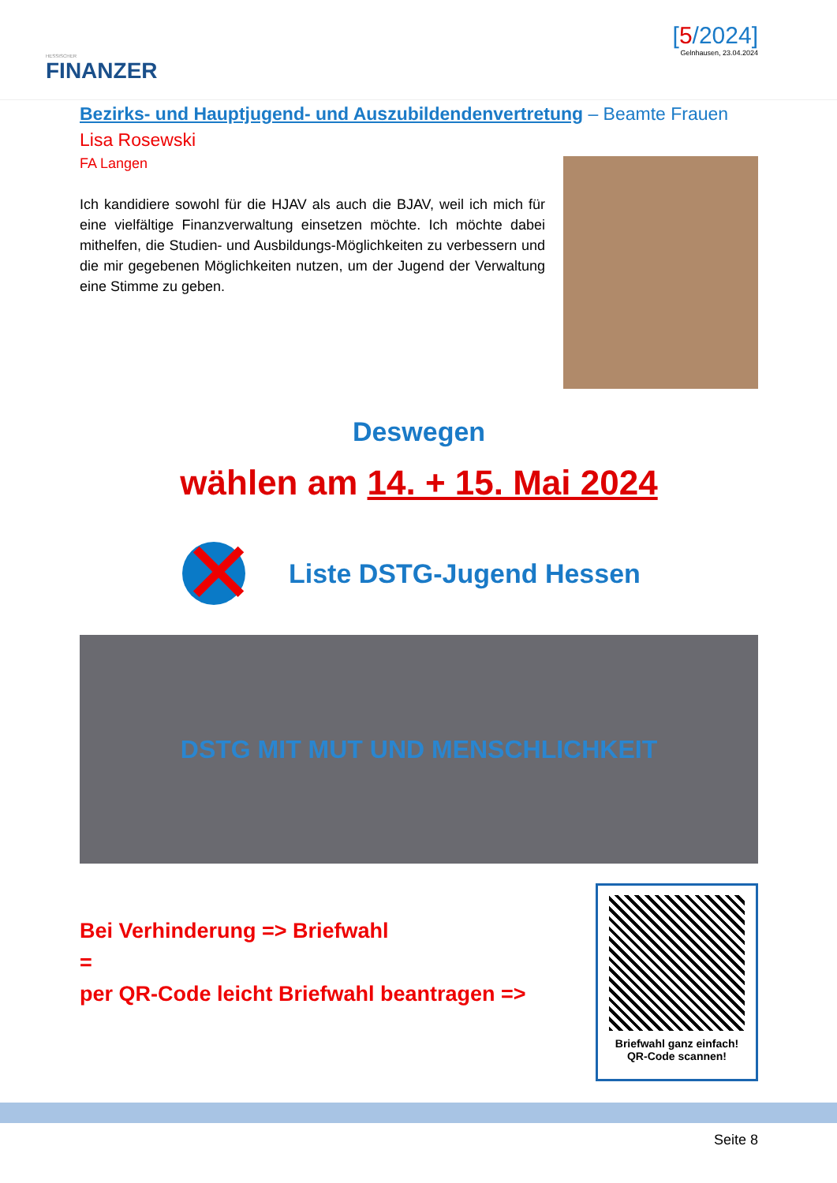HESSISCHER
FINANZER
[5/2024]
Gelnhausen, 23.04.2024
Bezirks- und Hauptjugend- und Auszubildendenvertretung – Beamte Frauen
Lisa Rosewski
FA Langen
Ich kandidiere sowohl für die HJAV als auch die BJAV, weil ich mich für eine vielfältige Finanzverwaltung einsetzen möchte. Ich möchte dabei mithelfen, die Studien- und Ausbildungs-Möglichkeiten zu verbessern und die mir gegebenen Möglichkeiten nutzen, um der Jugend der Verwaltung eine Stimme zu geben.
Deswegen
wählen am 14. + 15. Mai 2024
✕
Liste DSTG-Jugend Hessen
DSTG MIT MUT UND MENSCHLICHKEIT
Bei Verhinderung => Briefwahl
=
per QR-Code leicht Briefwahl beantragen =>
Briefwahl ganz einfach!
QR-Code scannen!
Seite 8